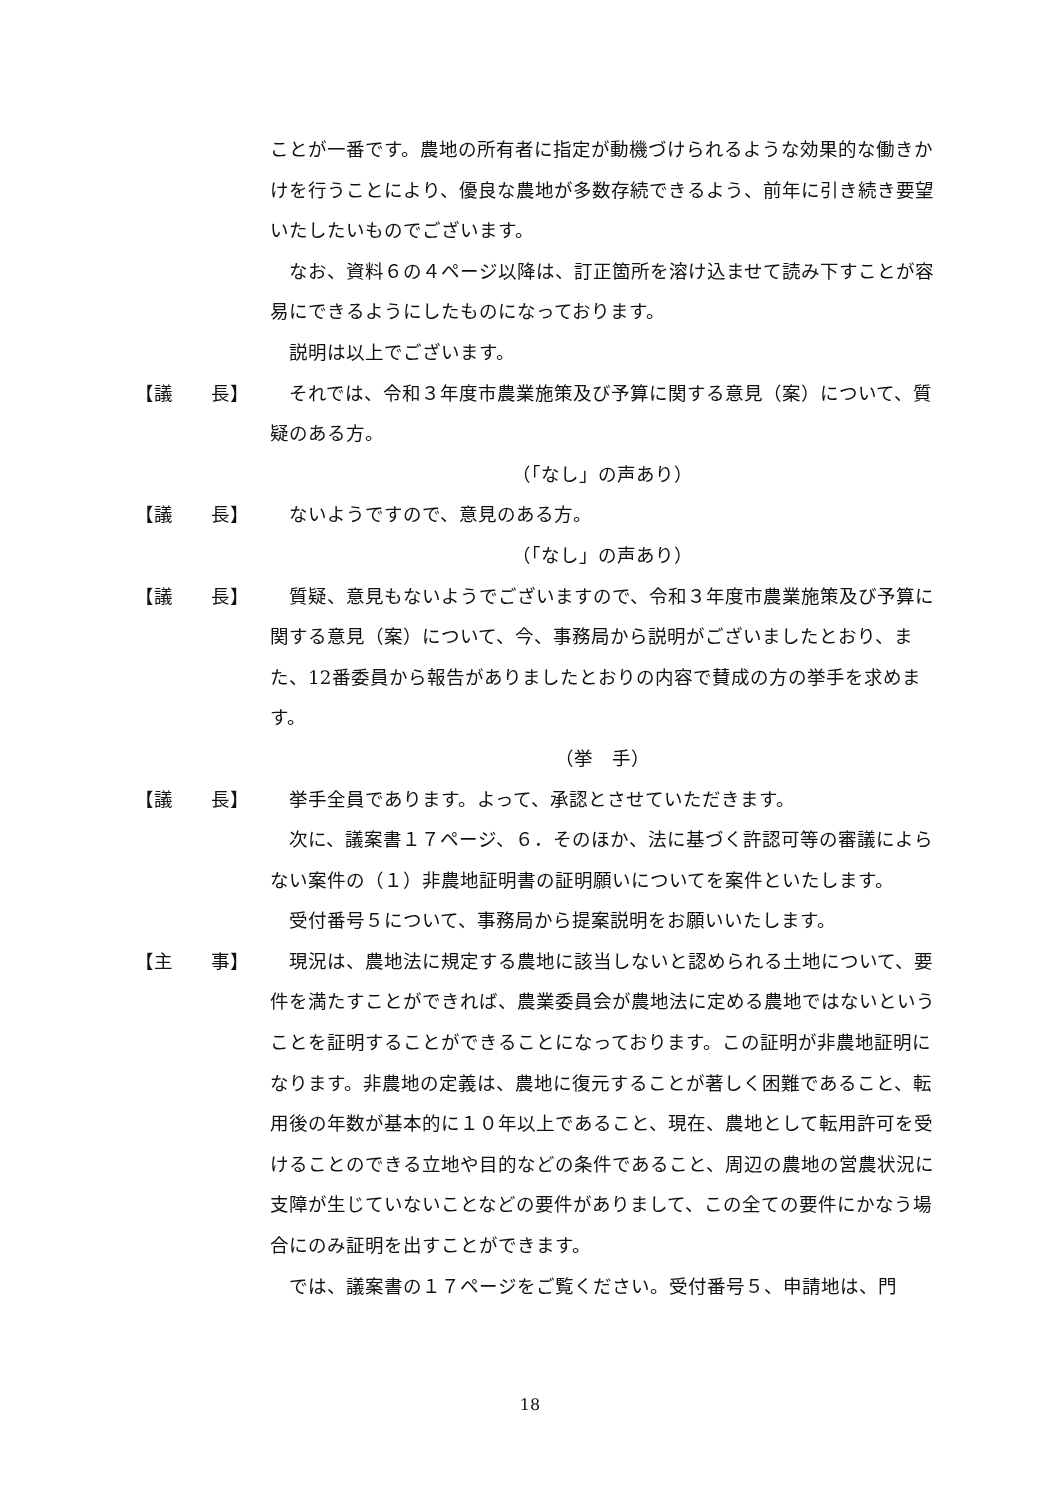ことが一番です。農地の所有者に指定が動機づけられるような効果的な働きかけを行うことにより、優良な農地が多数存続できるよう、前年に引き続き要望いたしたいものでございます。
なお、資料６の４ページ以降は、訂正箇所を溶け込ませて読み下すことが容易にできるようにしたものになっております。
説明は以上でございます。
【議　　長】 それでは、令和３年度市農業施策及び予算に関する意見（案）について、質疑のある方。
（「なし」の声あり）
【議　　長】 ないようですので、意見のある方。
（「なし」の声あり）
【議　　長】 質疑、意見もないようでございますので、令和３年度市農業施策及び予算に関する意見（案）について、今、事務局から説明がございましたとおり、また、12番委員から報告がありましたとおりの内容で賛成の方の挙手を求めます。
（挙　手）
【議　　長】 挙手全員であります。よって、承認とさせていただきます。
次に、議案書１７ページ、６．そのほか、法に基づく許認可等の審議によらない案件の（１）非農地証明書の証明願いについてを案件といたします。
受付番号５について、事務局から提案説明をお願いいたします。
【主　　事】 現況は、農地法に規定する農地に該当しないと認められる土地について、要件を満たすことができれば、農業委員会が農地法に定める農地ではないということを証明することができることになっております。この証明が非農地証明になります。非農地の定義は、農地に復元することが著しく困難であること、転用後の年数が基本的に１０年以上であること、現在、農地として転用許可を受けることのできる立地や目的などの条件であること、周辺の農地の営農状況に支障が生じていないことなどの要件がありまして、この全ての要件にかなう場合にのみ証明を出すことができます。
では、議案書の１７ページをご覧ください。受付番号５、申請地は、門
18